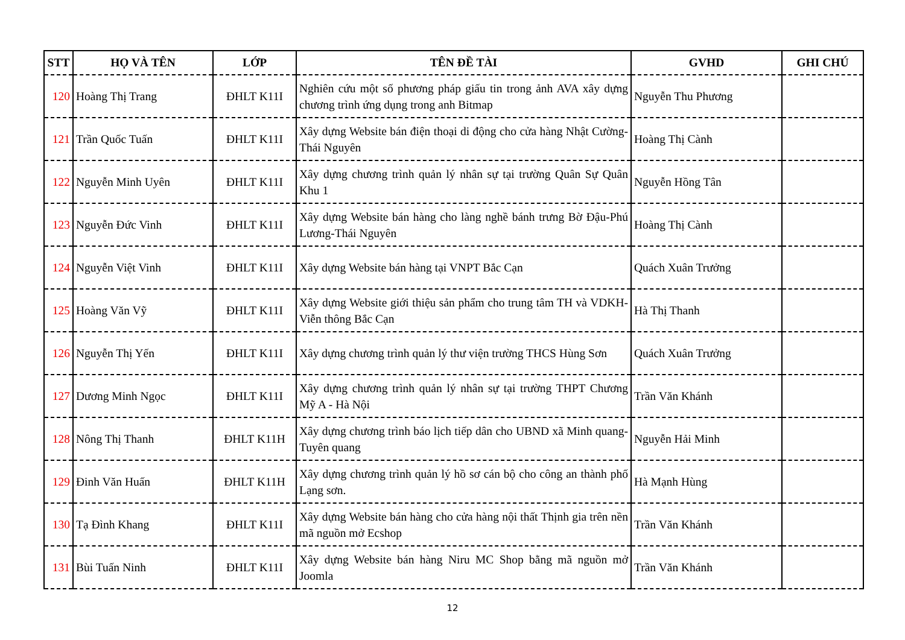| STT | HỌ VÀ TÊN | LỚP | TÊN ĐỀ TÀI | GVHD | GHI CHÚ |
| --- | --- | --- | --- | --- | --- |
| 120 | Hoàng Thị Trang | ĐHLT K11I | Nghiên cứu một số phương pháp giấu tin trong ảnh AVA xây dựng chương trình ứng dụng trong anh Bitmap | Nguyễn Thu Phương | |
| 121 | Trần Quốc Tuấn | ĐHLT K11I | Xây dựng Website bán điện thoại di động cho cửa hàng Nhật Cường-Thái Nguyên | Hoàng Thị Cành | |
| 122 | Nguyễn Minh Uyên | ĐHLT K11I | Xây dựng chương trình quản lý nhân sự tại trường Quân Sự Quân Khu 1 | Nguyễn Hồng Tân | |
| 123 | Nguyễn Đức Vinh | ĐHLT K11I | Xây dựng Website bán hàng cho làng nghề bánh trưng Bờ Đậu-Phú Lương-Thái Nguyên | Hoàng Thị Cành | |
| 124 | Nguyễn Việt Vinh | ĐHLT K11I | Xây dựng Website bán hàng tại VNPT Bắc Cạn | Quách Xuân Trưởng | |
| 125 | Hoàng Văn Vỹ | ĐHLT K11I | Xây dựng Website giới thiệu sản phẩm cho trung tâm TH và VDKH-Viễn thông Bắc Cạn | Hà Thị Thanh | |
| 126 | Nguyễn Thị Yến | ĐHLT K11I | Xây dựng chương trình quản lý thư viện trường THCS Hùng Sơn | Quách Xuân Trưởng | |
| 127 | Dương Minh Ngọc | ĐHLT K11I | Xây dựng chương trình quản lý nhân sự tại trường THPT Chương Mỹ A - Hà Nội | Trần Văn Khánh | |
| 128 | Nông Thị Thanh | ĐHLT K11H | Xây dựng chương trình báo lịch tiếp dân cho UBND xã Minh quang- Tuyên quang | Nguyễn Hải Minh | |
| 129 | Đinh Văn Huấn | ĐHLT K11H | Xây dựng chương trình quản lý hồ sơ cán bộ cho công an thành phố Lạng sơn. | Hà Mạnh Hùng | |
| 130 | Tạ Đình Khang | ĐHLT K11I | Xây dựng Website bán hàng cho cửa hàng nội thất Thịnh gia trên nền mã nguồn mở Ecshop | Trần Văn Khánh | |
| 131 | Bùi Tuấn Ninh | ĐHLT K11I | Xây dựng Website bán hàng Niru MC Shop bằng mã nguồn mở Joomla | Trần Văn Khánh | |
12